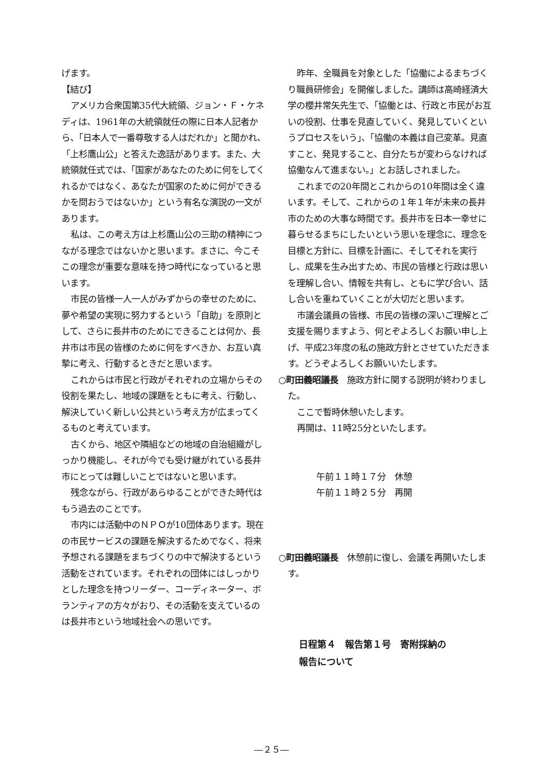げます。
【結び】
アメリカ合衆国第35代大統領、ジョン・Ｆ・ケネディは、1961年の大統領就任の際に日本人記者から、「日本人で一番尊敬する人はだれか」と聞かれ、「上杉鷹山公」と答えた逸話があります。また、大統領就任式では、「国家があなたのために何をしてくれるかではなく、あなたが国家のために何ができるかを問おうではないか」という有名な演説の一文があります。
私は、この考え方は上杉鷹山公の三助の精神につながる理念ではないかと思います。まさに、今こそこの理念が重要な意味を持つ時代になっていると思います。
市民の皆様一人一人がみずからの幸せのために、夢や希望の実現に努力するという「自助」を原則として、さらに長井市のためにできることは何か、長井市は市民の皆様のために何をすべきか、お互い真摯に考え、行動するときだと思います。
これからは市民と行政がそれぞれの立場からその役割を果たし、地域の課題をともに考え、行動し、解決していく新しい公共という考え方が広まってくるものと考えています。
古くから、地区や隣組などの地域の自治組織がしっかり機能し、それが今でも受け継がれている長井市にとっては難しいことではないと思います。
残念ながら、行政があらゆることができた時代はもう過去のことです。
市内には活動中のＮＰＯが10団体あります。現在の市民サービスの課題を解決するためでなく、将来予想される課題をまちづくりの中で解決するという活動をされています。それぞれの団体にはしっかりとした理念を持つリーダー、コーディネーター、ボランティアの方々がおり、その活動を支えているのは長井市という地域社会への思いです。
昨年、全職員を対象とした「協働によるまちづくり職員研修会」を開催しました。講師は高崎経済大学の櫻井常矢先生で、「協働とは、行政と市民がお互いの役割、仕事を見直していく、発見していくというプロセスをいう」、「協働の本義は自己変革。見直すこと、発見すること、自分たちが変わらなければ協働なんて進まない。」とお話しされました。
これまでの20年間とこれからの10年間は全く違います。そして、これからの１年１年が未来の長井市のための大事な時間です。長井市を日本一幸せに暮らせるまちにしたいという思いを理念に、理念を目標と方針に、目標を計画に、そしてそれを実行し、成果を生み出すため、市民の皆様と行政は思いを理解し合い、情報を共有し、ともに学び合い、話し合いを重ねていくことが大切だと思います。
市議会議員の皆様、市民の皆様の深いご理解とご支援を賜りますよう、何とぞよろしくお願い申し上げ、平成23年度の私の施政方針とさせていただきます。どうぞよろしくお願いいたします。
○町田義昭議長　施政方針に関する説明が終わりました。
ここで暫時休憩いたします。
再開は、11時25分といたします。
午前１１時１７分　休憩
午前１１時２５分　再開
○町田義昭議長　休憩前に復し、会議を再開いたします。
日程第４　報告第１号　寄附採納の
報告について
―２５―